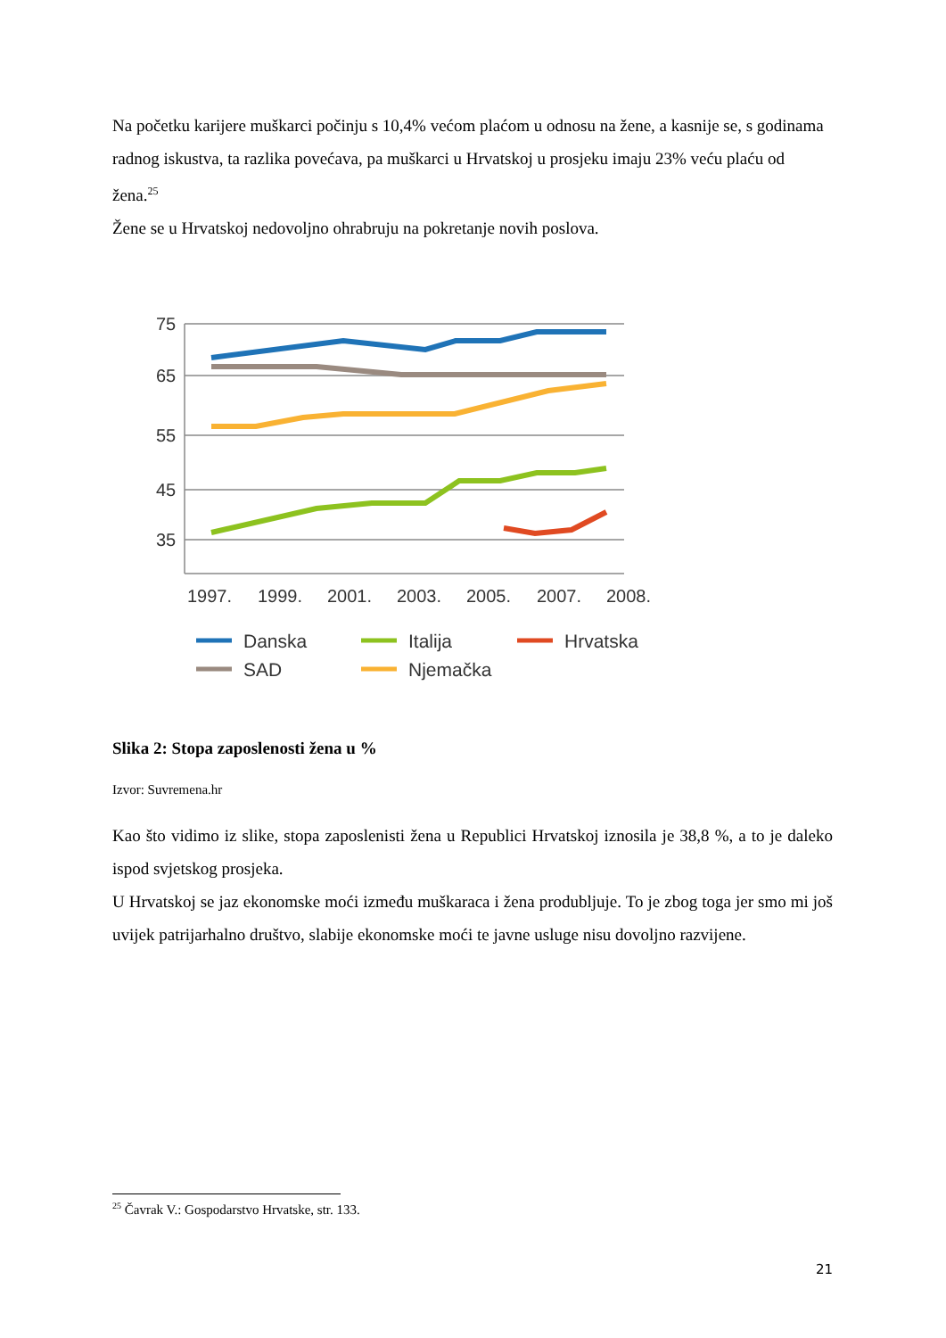Na početku karijere muškarci počinju s 10,4% većom plaćom u odnosu na žene, a kasnije se, s godinama radnog iskustva, ta razlika povećava, pa muškarci u Hrvatskoj u prosjeku imaju 23% veću plaću od žena.<sup>25</sup>
Žene se u Hrvatskoj nedovoljno ohrabruju na pokretanje novih poslova.
75
65
55
45
35
1997.
1999.
2001.
2003.
2005.
2007.
2008.
Danska
SAD
Italija
Njemačka
Hrvatska
Slika 2: Stopa zaposlenosti žena u %
Izvor: Suvremena.hr
Kao što vidimo iz slike, stopa zaposlenisti žena u Republici Hrvatskoj iznosila je 38,8 %, a to je daleko ispod svjetskog prosjeka.
U Hrvatskoj se jaz ekonomske moći između muškaraca i žena produbljuje. To je zbog toga jer smo mi još uvijek patrijarhalno društvo, slabije ekonomske moći te javne usluge nisu dovoljno razvijene.
<sup>25</sup> Čavrak V.: Gospodarstvo Hrvatske, str. 133.
21